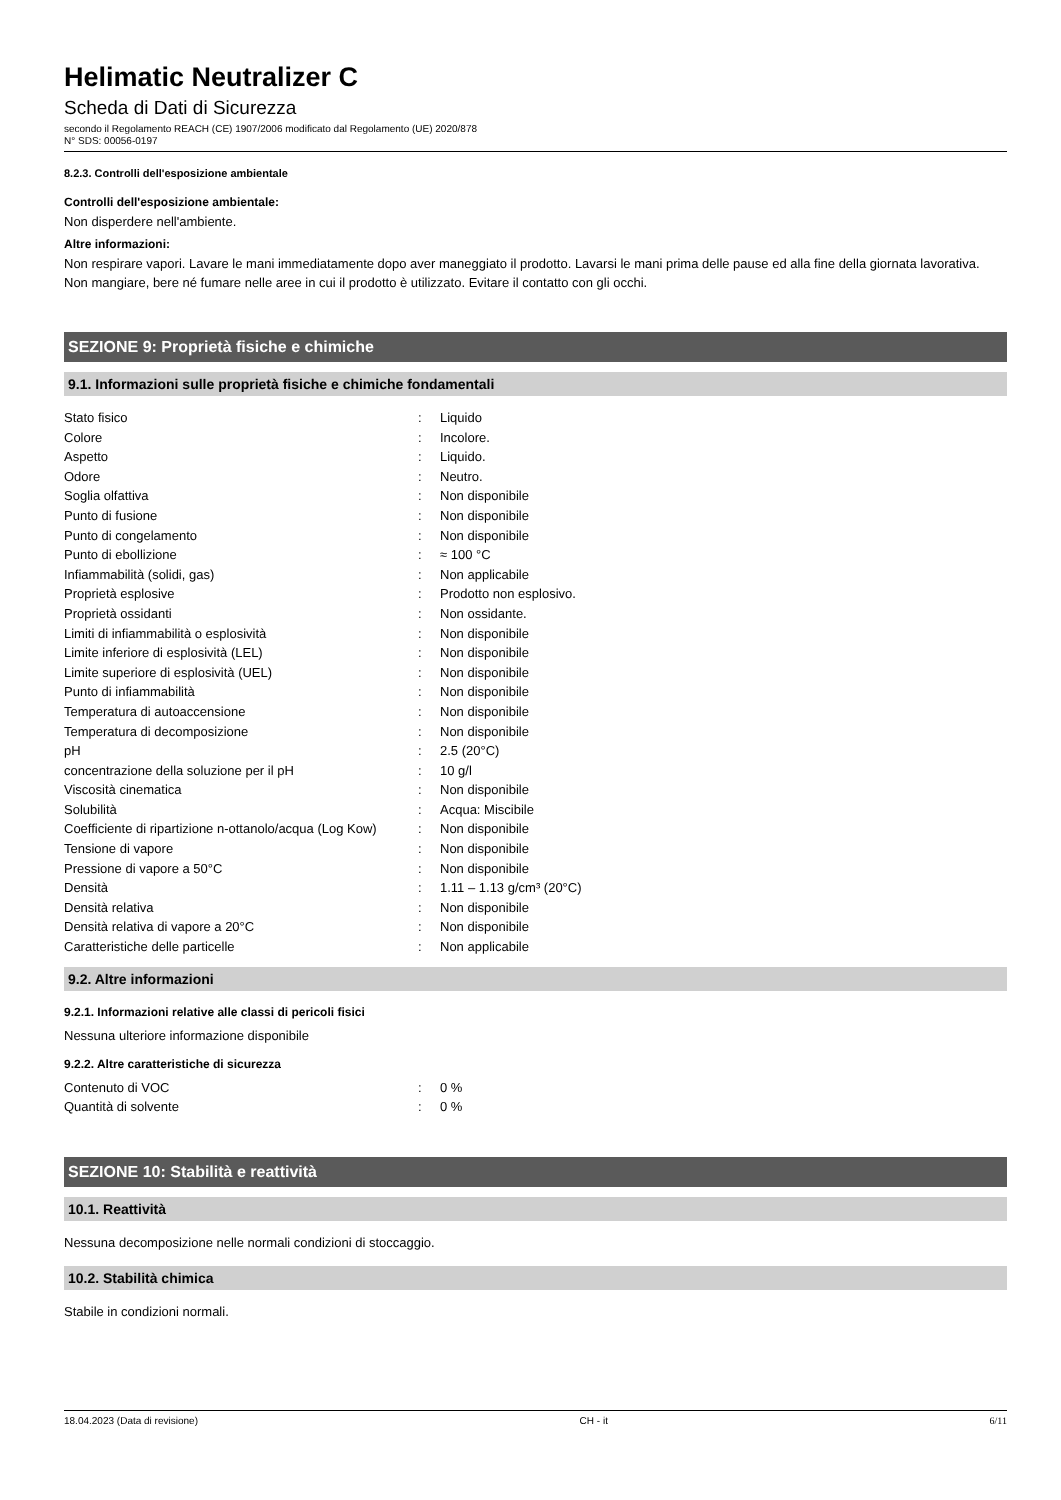Helimatic Neutralizer C
Scheda di Dati di Sicurezza
secondo il Regolamento REACH (CE) 1907/2006 modificato dal Regolamento (UE) 2020/878
N° SDS: 00056-0197
8.2.3. Controlli dell'esposizione ambientale
Controlli dell'esposizione ambientale:
Non disperdere nell'ambiente.
Altre informazioni:
Non respirare vapori. Lavare le mani immediatamente dopo aver maneggiato il prodotto. Lavarsi le mani prima delle pause ed alla fine della giornata lavorativa. Non mangiare, bere né fumare nelle aree in cui il prodotto è utilizzato. Evitare il contatto con gli occhi.
SEZIONE 9: Proprietà fisiche e chimiche
9.1. Informazioni sulle proprietà fisiche e chimiche fondamentali
| Stato fisico | : | Liquido |
| Colore | : | Incolore. |
| Aspetto | : | Liquido. |
| Odore | : | Neutro. |
| Soglia olfattiva | : | Non disponibile |
| Punto di fusione | : | Non disponibile |
| Punto di congelamento | : | Non disponibile |
| Punto di ebollizione | : | ≈ 100 °C |
| Infiammabilità (solidi, gas) | : | Non applicabile |
| Proprietà esplosive | : | Prodotto non esplosivo. |
| Proprietà ossidanti | : | Non ossidante. |
| Limiti di infiammabilità o esplosività | : | Non disponibile |
| Limite inferiore di esplosività (LEL) | : | Non disponibile |
| Limite superiore di esplosività (UEL) | : | Non disponibile |
| Punto di infiammabilità | : | Non disponibile |
| Temperatura di autoaccensione | : | Non disponibile |
| Temperatura di decomposizione | : | Non disponibile |
| pH | : | 2.5 (20°C) |
| concentrazione della soluzione per il pH | : | 10 g/l |
| Viscosità cinematica | : | Non disponibile |
| Solubilità | : | Acqua: Miscibile |
| Coefficiente di ripartizione n-ottanolo/acqua (Log Kow) | : | Non disponibile |
| Tensione di vapore | : | Non disponibile |
| Pressione di vapore a 50°C | : | Non disponibile |
| Densità | : | 1.11 – 1.13 g/cm³ (20°C) |
| Densità relativa | : | Non disponibile |
| Densità relativa di vapore a 20°C | : | Non disponibile |
| Caratteristiche delle particelle | : | Non applicabile |
9.2. Altre informazioni
9.2.1. Informazioni relative alle classi di pericoli fisici
Nessuna ulteriore informazione disponibile
9.2.2. Altre caratteristiche di sicurezza
| Contenuto di VOC | : | 0 % |
| Quantità di solvente | : | 0 % |
SEZIONE 10: Stabilità e reattività
10.1. Reattività
Nessuna decomposizione nelle normali condizioni di stoccaggio.
10.2. Stabilità chimica
Stabile in condizioni normali.
18.04.2023 (Data di revisione) CH - it 6/11